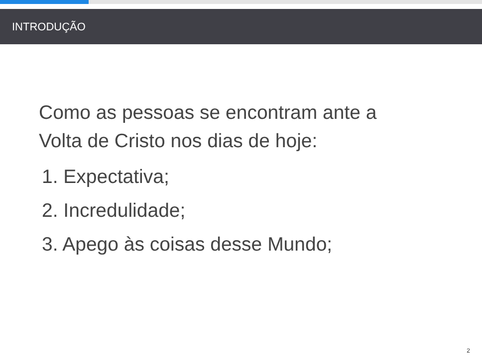INTRODUÇÃO
Como as pessoas se encontram ante a
Volta de Cristo nos dias de hoje:
1. Expectativa;
2. Incredulidade;
3. Apego às coisas desse Mundo;
2